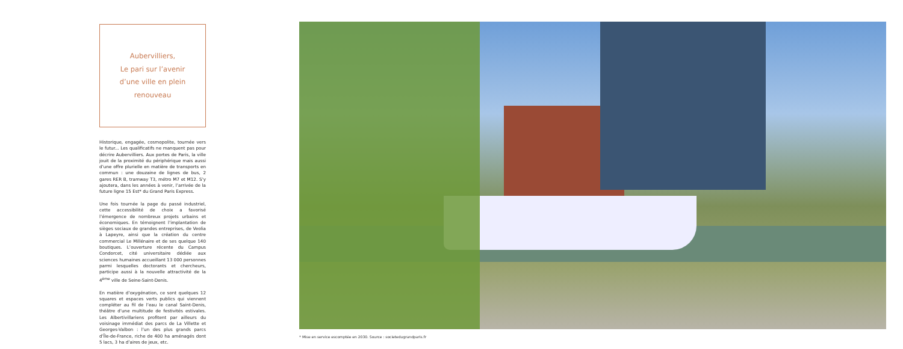Aubervilliers,
Le pari sur l’avenir
d’une ville en plein
renouveau
Historique, engagée, cosmopolite, tournée vers le futur... Les qualificatifs ne manquent pas pour décrire Aubervilliers. Aux portes de Paris, la ville jouit de la proximité du périphérique mais aussi d’une offre plurielle en matière de transports en commun : une douzaine de lignes de bus, 2 gares RER B, tramway T3, métro M7 et M12. S’y ajoutera, dans les années à venir, l’arrivée de la future ligne 15 Est* du Grand Paris Express.
Une fois tournée la page du passé industriel, cette accessibilité de choix a favorisé l’émergence de nombreux projets urbains et économiques. En témoignent l’implantation de sièges sociaux de grandes entreprises, de Veolia à Lapeyre, ainsi que la création du centre commercial Le Millénaire et de ses quelque 140 boutiques. L’ouverture récente du Campus Condorcet, cité universitaire dédiée aux sciences humaines accueillant 13 000 personnes parmi lesquelles doctorants et chercheurs, participe aussi à la nouvelle attractivité de la 4<sup>ème</sup> ville de Seine-Saint-Denis.
En matière d’oxygénation, ce sont quelques 12 squares et espaces verts publics qui viennent compléter au fil de l’eau le canal Saint-Denis, théâtre d’une multitude de festivités estivales. Les Albertivillariens profitent par ailleurs du voisinage immédiat des parcs de La Villette et Georges-Valbon : l’un des plus grands parcs d’Île-de-France, riche de 400 ha aménagés dont 5 lacs, 3 ha d’aires de jeux, etc.
* Mise en service escomptée en 2030. Source : societedugrandparis.fr